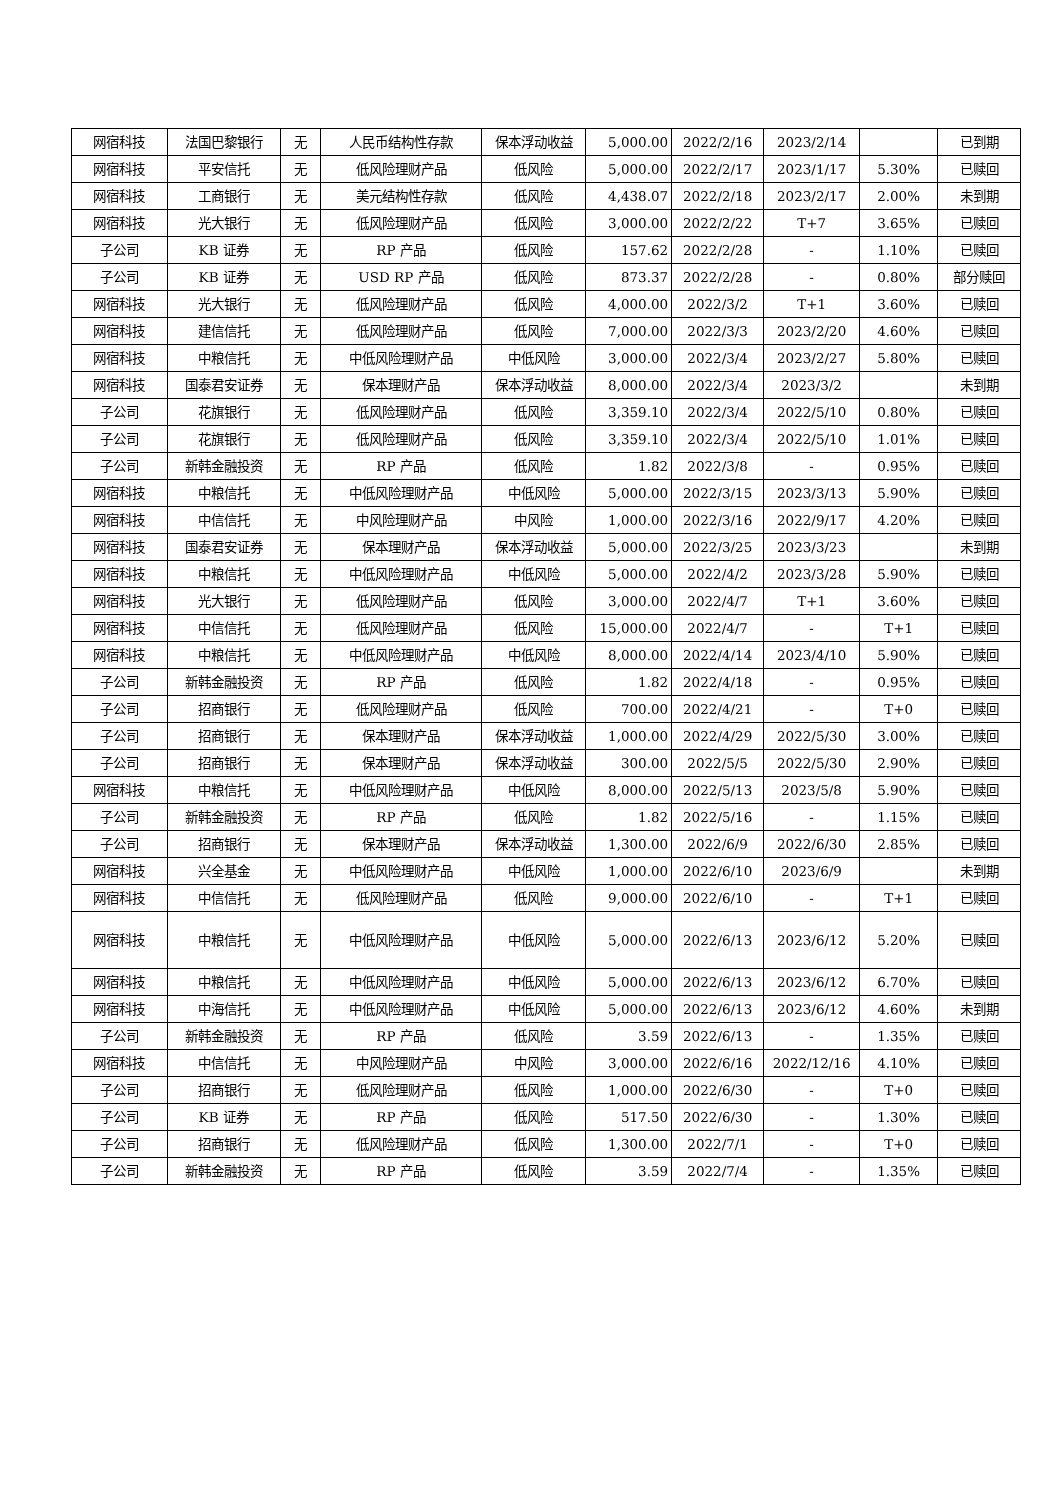| 网宿科技 | 法国巴黎银行 | 无 | 人民币结构性存款 | 保本浮动收益 | 5,000.00 | 2022/2/16 | 2023/2/14 | | 已到期 |
| 网宿科技 | 平安信托 | 无 | 低风险理财产品 | 低风险 | 5,000.00 | 2022/2/17 | 2023/1/17 | 5.30% | 已赎回 |
| 网宿科技 | 工商银行 | 无 | 美元结构性存款 | 低风险 | 4,438.07 | 2022/2/18 | 2023/2/17 | 2.00% | 未到期 |
| 网宿科技 | 光大银行 | 无 | 低风险理财产品 | 低风险 | 3,000.00 | 2022/2/22 | T+7 | 3.65% | 已赎回 |
| 子公司 | KB 证券 | 无 | RP 产品 | 低风险 | 157.62 | 2022/2/28 | - | 1.10% | 已赎回 |
| 子公司 | KB 证券 | 无 | USD RP 产品 | 低风险 | 873.37 | 2022/2/28 | - | 0.80% | 部分赎回 |
| 网宿科技 | 光大银行 | 无 | 低风险理财产品 | 低风险 | 4,000.00 | 2022/3/2 | T+1 | 3.60% | 已赎回 |
| 网宿科技 | 建信信托 | 无 | 低风险理财产品 | 低风险 | 7,000.00 | 2022/3/3 | 2023/2/20 | 4.60% | 已赎回 |
| 网宿科技 | 中粮信托 | 无 | 中低风险理财产品 | 中低风险 | 3,000.00 | 2022/3/4 | 2023/2/27 | 5.80% | 已赎回 |
| 网宿科技 | 国泰君安证券 | 无 | 保本理财产品 | 保本浮动收益 | 8,000.00 | 2022/3/4 | 2023/3/2 | | 未到期 |
| 子公司 | 花旗银行 | 无 | 低风险理财产品 | 低风险 | 3,359.10 | 2022/3/4 | 2022/5/10 | 0.80% | 已赎回 |
| 子公司 | 花旗银行 | 无 | 低风险理财产品 | 低风险 | 3,359.10 | 2022/3/4 | 2022/5/10 | 1.01% | 已赎回 |
| 子公司 | 新韩金融投资 | 无 | RP 产品 | 低风险 | 1.82 | 2022/3/8 | - | 0.95% | 已赎回 |
| 网宿科技 | 中粮信托 | 无 | 中低风险理财产品 | 中低风险 | 5,000.00 | 2022/3/15 | 2023/3/13 | 5.90% | 已赎回 |
| 网宿科技 | 中信信托 | 无 | 中风险理财产品 | 中风险 | 1,000.00 | 2022/3/16 | 2022/9/17 | 4.20% | 已赎回 |
| 网宿科技 | 国泰君安证券 | 无 | 保本理财产品 | 保本浮动收益 | 5,000.00 | 2022/3/25 | 2023/3/23 | | 未到期 |
| 网宿科技 | 中粮信托 | 无 | 中低风险理财产品 | 中低风险 | 5,000.00 | 2022/4/2 | 2023/3/28 | 5.90% | 已赎回 |
| 网宿科技 | 光大银行 | 无 | 低风险理财产品 | 低风险 | 3,000.00 | 2022/4/7 | T+1 | 3.60% | 已赎回 |
| 网宿科技 | 中信信托 | 无 | 低风险理财产品 | 低风险 | 15,000.00 | 2022/4/7 | - | T+1 | 已赎回 |
| 网宿科技 | 中粮信托 | 无 | 中低风险理财产品 | 中低风险 | 8,000.00 | 2022/4/14 | 2023/4/10 | 5.90% | 已赎回 |
| 子公司 | 新韩金融投资 | 无 | RP 产品 | 低风险 | 1.82 | 2022/4/18 | - | 0.95% | 已赎回 |
| 子公司 | 招商银行 | 无 | 低风险理财产品 | 低风险 | 700.00 | 2022/4/21 | - | T+0 | 已赎回 |
| 子公司 | 招商银行 | 无 | 保本理财产品 | 保本浮动收益 | 1,000.00 | 2022/4/29 | 2022/5/30 | 3.00% | 已赎回 |
| 子公司 | 招商银行 | 无 | 保本理财产品 | 保本浮动收益 | 300.00 | 2022/5/5 | 2022/5/30 | 2.90% | 已赎回 |
| 网宿科技 | 中粮信托 | 无 | 中低风险理财产品 | 中低风险 | 8,000.00 | 2022/5/13 | 2023/5/8 | 5.90% | 已赎回 |
| 子公司 | 新韩金融投资 | 无 | RP 产品 | 低风险 | 1.82 | 2022/5/16 | - | 1.15% | 已赎回 |
| 子公司 | 招商银行 | 无 | 保本理财产品 | 保本浮动收益 | 1,300.00 | 2022/6/9 | 2022/6/30 | 2.85% | 已赎回 |
| 网宿科技 | 兴全基金 | 无 | 中低风险理财产品 | 中低风险 | 1,000.00 | 2022/6/10 | 2023/6/9 | | 未到期 |
| 网宿科技 | 中信信托 | 无 | 低风险理财产品 | 低风险 | 9,000.00 | 2022/6/10 | - | T+1 | 已赎回 |
| 网宿科技 | 中粮信托 | 无 | 中低风险理财产品 | 中低风险 | 5,000.00 | 2022/6/13 | 2023/6/12 | 5.20% | 已赎回 |
| 网宿科技 | 中粮信托 | 无 | 中低风险理财产品 | 中低风险 | 5,000.00 | 2022/6/13 | 2023/6/12 | 6.70% | 已赎回 |
| 网宿科技 | 中海信托 | 无 | 中低风险理财产品 | 中低风险 | 5,000.00 | 2022/6/13 | 2023/6/12 | 4.60% | 未到期 |
| 子公司 | 新韩金融投资 | 无 | RP 产品 | 低风险 | 3.59 | 2022/6/13 | - | 1.35% | 已赎回 |
| 网宿科技 | 中信信托 | 无 | 中风险理财产品 | 中风险 | 3,000.00 | 2022/6/16 | 2022/12/16 | 4.10% | 已赎回 |
| 子公司 | 招商银行 | 无 | 低风险理财产品 | 低风险 | 1,000.00 | 2022/6/30 | - | T+0 | 已赎回 |
| 子公司 | KB 证券 | 无 | RP 产品 | 低风险 | 517.50 | 2022/6/30 | - | 1.30% | 已赎回 |
| 子公司 | 招商银行 | 无 | 低风险理财产品 | 低风险 | 1,300.00 | 2022/7/1 | - | T+0 | 已赎回 |
| 子公司 | 新韩金融投资 | 无 | RP 产品 | 低风险 | 3.59 | 2022/7/4 | - | 1.35% | 已赎回 |